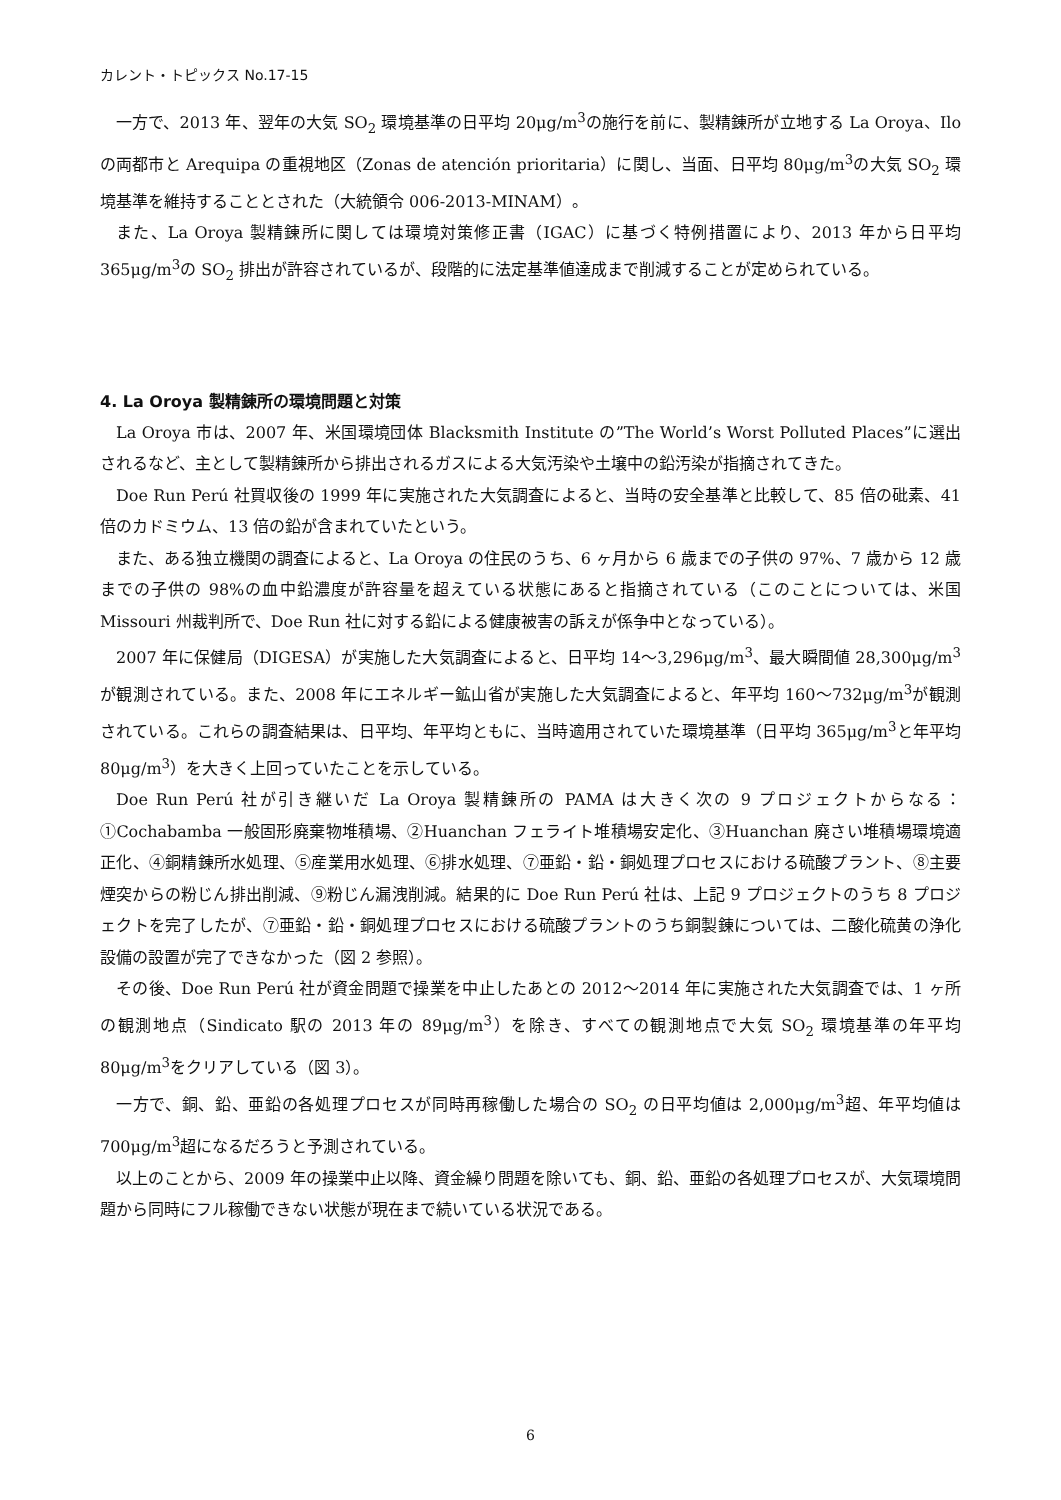カレント・トピックス No.17-15
一方で、2013 年、翌年の大気 SO<sub>2</sub> 環境基準の日平均 20μg/m<sup>3</sup>の施行を前に、製精錬所が立地する La Oroya、Ilo の両都市と Arequipa の重視地区（Zonas de atención prioritaria）に関し、当面、日平均 80μg/m<sup>3</sup>の大気 SO<sub>2</sub> 環境基準を維持することとされた（大統領令 006-2013-MINAM）。
また、La Oroya 製精錬所に関しては環境対策修正書（IGAC）に基づく特例措置により、2013 年から日平均 365μg/m<sup>3</sup>の SO<sub>2</sub> 排出が許容されているが、段階的に法定基準値達成まで削減することが定められている。
4. La Oroya 製精錬所の環境問題と対策
La Oroya 市は、2007 年、米国環境団体 Blacksmith Institute の”The World’s Worst Polluted Places”に選出されるなど、主として製精錬所から排出されるガスによる大気汚染や土壌中の鉛汚染が指摘されてきた。
Doe Run Perú 社買収後の 1999 年に実施された大気調査によると、当時の安全基準と比較して、85 倍の砒素、41 倍のカドミウム、13 倍の鉛が含まれていたという。
また、ある独立機関の調査によると、La Oroya の住民のうち、6 ヶ月から 6 歳までの子供の 97%、7 歳から 12 歳までの子供の 98%の血中鉛濃度が許容量を超えている状態にあると指摘されている（このことについては、米国 Missouri 州裁判所で、Doe Run 社に対する鉛による健康被害の訴えが係争中となっている）。
2007 年に保健局（DIGESA）が実施した大気調査によると、日平均 14～3,296μg/m<sup>3</sup>、最大瞬間値 28,300μg/m<sup>3</sup>が観測されている。また、2008 年にエネルギー鉱山省が実施した大気調査によると、年平均 160～732μg/m<sup>3</sup>が観測されている。これらの調査結果は、日平均、年平均ともに、当時適用されていた環境基準（日平均 365μg/m<sup>3</sup>と年平均 80μg/m<sup>3</sup>）を大きく上回っていたことを示している。
Doe Run Perú 社が引き継いだ La Oroya 製精錬所の PAMA は大きく次の 9 プロジェクトからなる：①Cochabamba 一般固形廃棄物堆積場、②Huanchan フェライト堆積場安定化、③Huanchan 廃さい堆積場環境適正化、④銅精錬所水処理、⑤産業用水処理、⑥排水処理、⑦亜鉛・鉛・銅処理プロセスにおける硫酸プラント、⑧主要煙突からの粉じん排出削減、⑨粉じん漏洩削減。結果的に Doe Run Perú 社は、上記 9 プロジェクトのうち 8 プロジェクトを完了したが、⑦亜鉛・鉛・銅処理プロセスにおける硫酸プラントのうち銅製錬については、二酸化硫黄の浄化設備の設置が完了できなかった（図 2 参照）。
その後、Doe Run Perú 社が資金問題で操業を中止したあとの 2012～2014 年に実施された大気調査では、1 ヶ所の観測地点（Sindicato 駅の 2013 年の 89μg/m<sup>3</sup>）を除き、すべての観測地点で大気 SO<sub>2</sub> 環境基準の年平均 80μg/m<sup>3</sup>をクリアしている（図 3）。
一方で、銅、鉛、亜鉛の各処理プロセスが同時再稼働した場合の SO<sub>2</sub> の日平均値は 2,000μg/m<sup>3</sup>超、年平均値は 700μg/m<sup>3</sup>超になるだろうと予測されている。
以上のことから、2009 年の操業中止以降、資金繰り問題を除いても、銅、鉛、亜鉛の各処理プロセスが、大気環境問題から同時にフル稼働できない状態が現在まで続いている状況である。
6